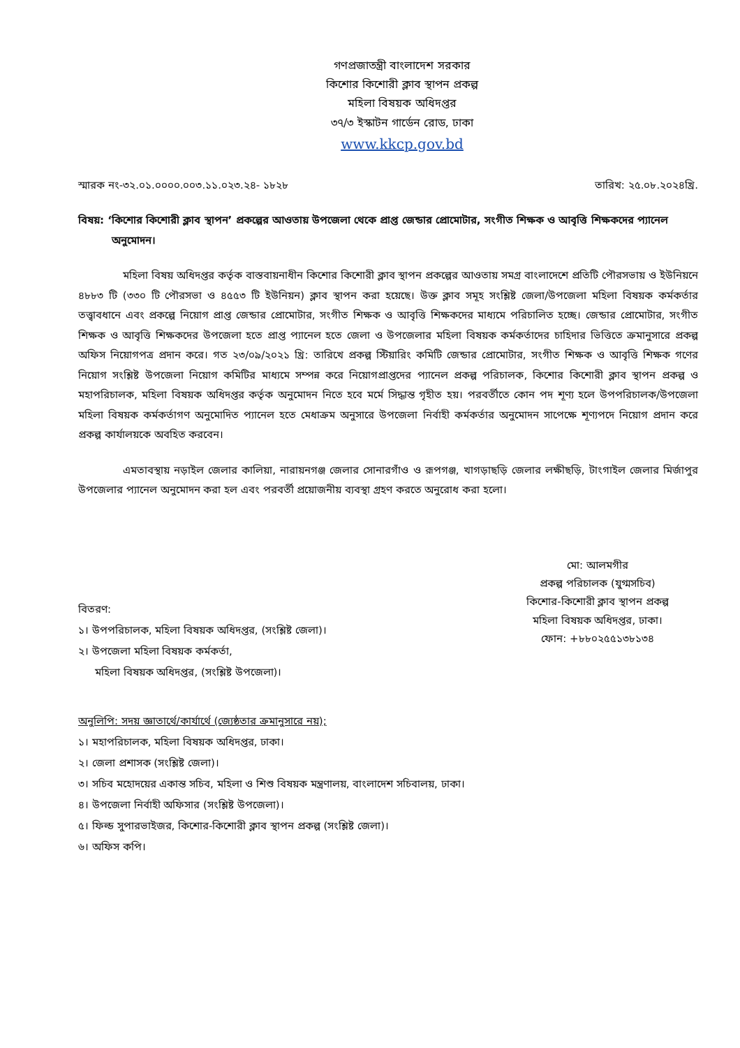গণপ্রজাতন্ত্রী বাংলাদেশ সরকার
কিশোর কিশোরী ক্লাব স্থাপন প্রকল্প
মহিলা বিষয়ক অধিদপ্তর
৩৭/৩ ইস্কাটন গার্ডেন রোড, ঢাকা
www.kkcp.gov.bd
স্মারক নং-৩২.০১.০০০০.০০৩.১১.০২৩.২৪- ১৮২৮ তারিখ: ২৫.০৮.২০২৪খ্রি.
বিষয়: ‘কিশোর কিশোরী ক্লাব স্থাপন’ প্রকল্পের আওতায় উপজেলা থেকে প্রাপ্ত জেন্ডার প্রোমোটার, সংগীত শিক্ষক ও আবৃত্তি শিক্ষকদের প্যানেল অনুমোদন।
মহিলা বিষয় অধিদপ্তর কর্তৃক বাস্তবায়নাধীন কিশোর কিশোরী ক্লাব স্থাপন প্রকল্পের আওতায় সমগ্র বাংলাদেশে প্রতিটি পৌরসভায় ও ইউনিয়নে ৪৮৮৩ টি (৩৩০ টি পৌরসভা ও ৪৫৫৩ টি ইউনিয়ন) ক্লাব স্থাপন করা হয়েছে। উক্ত ক্লাব সমূহ সংশ্লিষ্ট জেলা/উপজেলা মহিলা বিষয়ক কর্মকর্তার তত্ত্বাবধানে এবং প্রকল্পে নিয়োগ প্রাপ্ত জেন্ডার প্রোমোটার, সংগীত শিক্ষক ও আবৃত্তি শিক্ষকদের মাধ্যমে পরিচালিত হচ্ছে। জেন্ডার প্রোমোটার, সংগীত শিক্ষক ও আবৃত্তি শিক্ষকদের উপজেলা হতে প্রাপ্ত প্যানেল হতে জেলা ও উপজেলার মহিলা বিষয়ক কর্মকর্তাদের চাহিদার ভিত্তিতে ক্রমানুসারে প্রকল্প অফিস নিয়োগপত্র প্রদান করে। গত ২৩/০৯/২০২১ খ্রি: তারিখে প্রকল্প স্টিয়ারিং কমিটি জেন্ডার প্রোমোটার, সংগীত শিক্ষক ও আবৃত্তি শিক্ষক গণের নিয়োগ সংশ্লিষ্ট উপজেলা নিয়োগ কমিটির মাধ্যমে সম্পন্ন করে নিয়োগপ্রাপ্তদের প্যানেল প্রকল্প পরিচালক, কিশোর কিশোরী ক্লাব স্থাপন প্রকল্প ও মহাপরিচালক, মহিলা বিষয়ক অধিদপ্তর কর্তৃক অনুমোদন নিতে হবে মর্মে সিদ্ধান্ত গৃহীত হয়। পরবর্তীতে কোন পদ শূণ্য হলে উপপরিচালক/উপজেলা মহিলা বিষয়ক কর্মকর্তাগণ অনুমোদিত প্যানেল হতে মেধাক্রম অনুসারে উপজেলা নির্বাহী কর্মকর্তার অনুমোদন সাপেক্ষে শূণ্যপদে নিয়োগ প্রদান করে প্রকল্প কার্যালয়কে অবহিত করবেন।
এমতাবস্থায় নড়াইল জেলার কালিয়া, নারায়নগঞ্জ জেলার সোনারগাঁও ও রূপগঞ্জ, খাগড়াছড়ি জেলার লক্ষীছড়ি, টাংগাইল জেলার মির্জাপুর উপজেলার প্যানেল অনুমোদন করা হল এবং পরবর্তী প্রয়োজনীয় ব্যবস্থা গ্রহণ করতে অনুরোধ করা হলো।
মো: আলমগীর
প্রকল্প পরিচালক (যুগ্মসচিব)
কিশোর-কিশোরী ক্লাব স্থাপন প্রকল্প
মহিলা বিষয়ক অধিদপ্তর, ঢাকা।
ফোন: +৮৮০২৫৫১৩৮১৩৪
বিতরণ:
১। উপপরিচালক, মহিলা বিষয়ক অধিদপ্তর, (সংশ্লিষ্ট জেলা)।
২। উপজেলা মহিলা বিষয়ক কর্মকর্তা,
মহিলা বিষয়ক অধিদপ্তর, (সংশ্লিষ্ট উপজেলা)।
অনুলিপি: সদয় জ্ঞাতার্থে/কার্যার্থে (জ্যেষ্ঠতার ক্রমানুসারে নয়);
১। মহাপরিচালক, মহিলা বিষয়ক অধিদপ্তর, ঢাকা।
২। জেলা প্রশাসক (সংশ্লিষ্ট জেলা)।
৩। সচিব মহোদয়ের একান্ত সচিব, মহিলা ও শিশু বিষয়ক মন্ত্রণালয়, বাংলাদেশ সচিবালয়, ঢাকা।
৪। উপজেলা নির্বাহী অফিসার (সংশ্লিষ্ট উপজেলা)।
৫। ফিল্ড সুপারভাইজর, কিশোর-কিশোরী ক্লাব স্থাপন প্রকল্প (সংশ্লিষ্ট জেলা)।
৬। অফিস কপি।